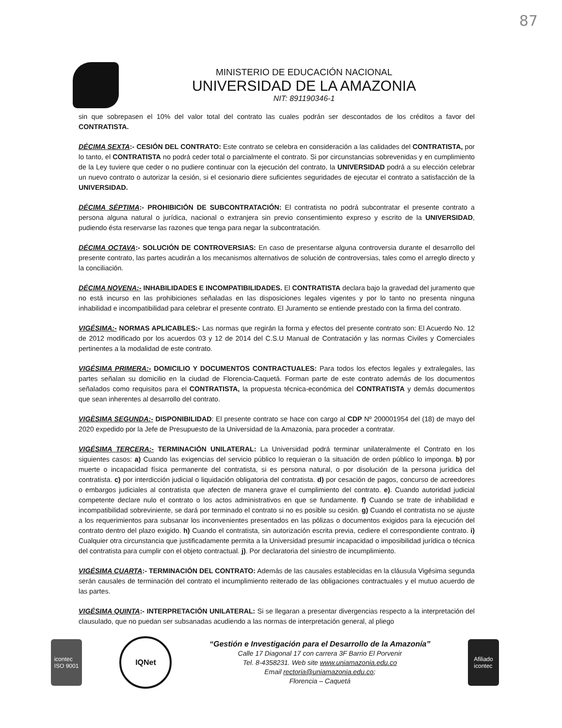87
MINISTERIO DE EDUCACIÓN NACIONAL
UNIVERSIDAD DE LA AMAZONIA
NIT: 891190346-1
sin que sobrepasen el 10% del valor total del contrato las cuales podrán ser descontados de los créditos a favor del CONTRATISTA.
DÉCIMA SEXTA:- CESIÓN DEL CONTRATO: Este contrato se celebra en consideración a las calidades del CONTRATISTA, por lo tanto, el CONTRATISTA no podrá ceder total o parcialmente el contrato. Si por circunstancias sobrevenidas y en cumplimiento de la Ley tuviere que ceder o no pudiere continuar con la ejecución del contrato, la UNIVERSIDAD podrá a su elección celebrar un nuevo contrato o autorizar la cesión, si el cesionario diere suficientes seguridades de ejecutar el contrato a satisfacción de la UNIVERSIDAD.
DÉCIMA SÉPTIMA:- PROHIBICIÓN DE SUBCONTRATACIÓN: El contratista no podrá subcontratar el presente contrato a persona alguna natural o jurídica, nacional o extranjera sin previo consentimiento expreso y escrito de la UNIVERSIDAD, pudiendo ésta reservarse las razones que tenga para negar la subcontratación.
DÉCIMA OCTAVA:- SOLUCIÓN DE CONTROVERSIAS: En caso de presentarse alguna controversia durante el desarrollo del presente contrato, las partes acudirán a los mecanismos alternativos de solución de controversias, tales como el arreglo directo y la conciliación.
DÉCIMA NOVENA:- INHABILIDADES E INCOMPATIBILIDADES. El CONTRATISTA declara bajo la gravedad del juramento que no está incurso en las prohibiciones señaladas en las disposiciones legales vigentes y por lo tanto no presenta ninguna inhabilidad e incompatibilidad para celebrar el presente contrato. El Juramento se entiende prestado con la firma del contrato.
VIGÉSIMA:- NORMAS APLICABLES:- Las normas que regirán la forma y efectos del presente contrato son: El Acuerdo No. 12 de 2012 modificado por los acuerdos 03 y 12 de 2014 del C.S.U Manual de Contratación y las normas Civiles y Comerciales pertinentes a la modalidad de este contrato.
VIGÉSIMA PRIMERA:- DOMICILIO Y DOCUMENTOS CONTRACTUALES: Para todos los efectos legales y extralegales, las partes señalan su domicilio en la ciudad de Florencia-Caquetá. Forman parte de este contrato además de los documentos señalados como requisitos para el CONTRATISTA, la propuesta técnica-económica del CONTRATISTA y demás documentos que sean inherentes al desarrollo del contrato.
VIGÈSIMA SEGUNDA:- DISPONIBILIDAD: El presente contrato se hace con cargo al CDP Nº 200001954 del (18) de mayo del 2020 expedido por la Jefe de Presupuesto de la Universidad de la Amazonia, para proceder a contratar.
VIGÉSIMA TERCERA:- TERMINACIÓN UNILATERAL: La Universidad podrá terminar unilateralmente el Contrato en los siguientes casos: a) Cuando las exigencias del servicio público lo requieran o la situación de orden público lo imponga. b) por muerte o incapacidad física permanente del contratista, si es persona natural, o por disolución de la persona jurídica del contratista. c) por interdicción judicial o liquidación obligatoria del contratista. d) por cesación de pagos, concurso de acreedores o embargos judiciales al contratista que afecten de manera grave el cumplimiento del contrato. e). Cuando autoridad judicial competente declare nulo el contrato o los actos administrativos en que se fundamente. f) Cuando se trate de inhabilidad e incompatibilidad sobreviniente, se dará por terminado el contrato si no es posible su cesión. g) Cuando el contratista no se ajuste a los requerimientos para subsanar los inconvenientes presentados en las pólizas o documentos exigidos para la ejecución del contrato dentro del plazo exigido. h) Cuando el contratista, sin autorización escrita previa, cediere el correspondiente contrato. i) Cualquier otra circunstancia que justificadamente permita a la Universidad presumir incapacidad o imposibilidad jurídica o técnica del contratista para cumplir con el objeto contractual. j). Por declaratoria del siniestro de incumplimiento.
VIGÉSIMA CUARTA:- TERMINACIÓN DEL CONTRATO: Además de las causales establecidas en la cláusula Vigésima segunda serán causales de terminación del contrato el incumplimiento reiterado de las obligaciones contractuales y el mutuo acuerdo de las partes.
VIGÉSIMA QUINTA:- INTERPRETACIÓN UNILATERAL: Si se llegaran a presentar divergencias respecto a la interpretación del clausulado, que no puedan ser subsanadas acudiendo a las normas de interpretación general, al pliego
icontec
ISO 9001
IQNet
“Gestión e Investigación para el Desarrollo de la Amazonía”
Calle 17 Diagonal 17 con carrera 3F Barrio El Porvenir
Tel. 8-4358231. Web site www.uniamazonia.edu.co
Email rectoria@uniamazonia.edu.co;
Florencia – Caquetá
Afiliado
icontec